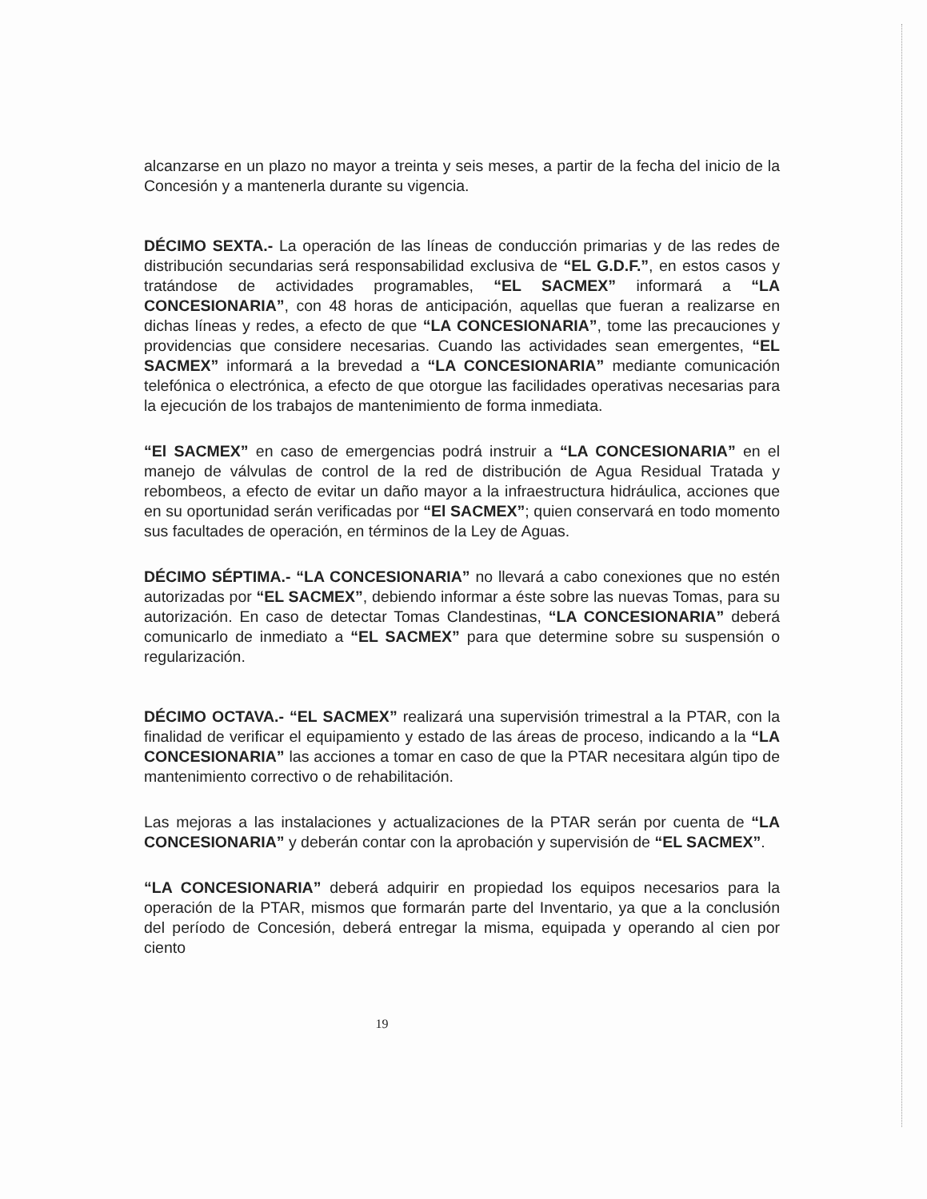alcanzarse en un plazo no mayor a treinta y seis meses, a partir de la fecha del inicio de la Concesión y a mantenerla durante su vigencia.
DÉCIMO SEXTA.- La operación de las líneas de conducción primarias y de las redes de distribución secundarias será responsabilidad exclusiva de “EL G.D.F.”, en estos casos y tratándose de actividades programables, “EL SACMEX” informará a “LA CONCESIONARIA”, con 48 horas de anticipación, aquellas que fueran a realizarse en dichas líneas y redes, a efecto de que “LA CONCESIONARIA”, tome las precauciones y providencias que considere necesarias. Cuando las actividades sean emergentes, “EL SACMEX” informará a la brevedad a “LA CONCESIONARIA” mediante comunicación telefónica o electrónica, a efecto de que otorgue las facilidades operativas necesarias para la ejecución de los trabajos de mantenimiento de forma inmediata.
“El SACMEX” en caso de emergencias podrá instruir a “LA CONCESIONARIA” en el manejo de válvulas de control de la red de distribución de Agua Residual Tratada y rebombeos, a efecto de evitar un daño mayor a la infraestructura hidráulica, acciones que en su oportunidad serán verificadas por “El SACMEX”; quien conservará en todo momento sus facultades de operación, en términos de la Ley de Aguas.
DÉCIMO SÉPTIMA.- “LA CONCESIONARIA” no llevará a cabo conexiones que no estén autorizadas por “EL SACMEX”, debiendo informar a éste sobre las nuevas Tomas, para su autorización. En caso de detectar Tomas Clandestinas, “LA CONCESIONARIA” deberá comunicarlo de inmediato a “EL SACMEX” para que determine sobre su suspensión o regularización.
DÉCIMO OCTAVA.- “EL SACMEX” realizará una supervisión trimestral a la PTAR, con la finalidad de verificar el equipamiento y estado de las áreas de proceso, indicando a la “LA CONCESIONARIA” las acciones a tomar en caso de que la PTAR necesitara algún tipo de mantenimiento correctivo o de rehabilitación.
Las mejoras a las instalaciones y actualizaciones de la PTAR serán por cuenta de “LA CONCESIONARIA” y deberán contar con la aprobación y supervisión de “EL SACMEX”.
“LA CONCESIONARIA” deberá adquirir en propiedad los equipos necesarios para la operación de la PTAR, mismos que formarán parte del Inventario, ya que a la conclusión del período de Concesión, deberá entregar la misma, equipada y operando al cien por ciento
19